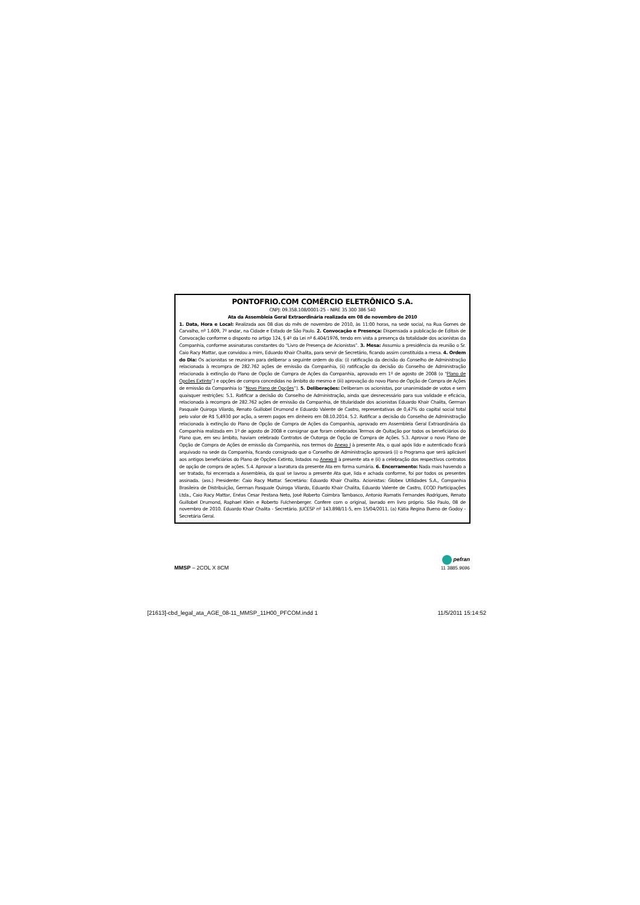PONTOFRIO.COM COMÉRCIO ELETRÔNICO S.A.
CNPJ: 09.358.108/0001-25 – NIRE 35 300 386 540
Ata da Assembleia Geral Extraordinária realizada em 08 de novembro de 2010
1. Data, Hora e Local: Realizada aos 08 dias do mês de novembro de 2010, às 11:00 horas, na sede social, na Rua Gomes de Carvalho, nº 1.609, 7º andar, na Cidade e Estado de São Paulo. 2. Convocação e Presença: Dispensada a publicação de Editais de Convocação conforme o disposto no artigo 124, § 4º da Lei nº 6.404/1976, tendo em vista a presença da totalidade dos acionistas da Companhia, conforme assinaturas constantes do “Livro de Presença de Acionistas”. 3. Mesa: Assumiu a presidência da reunião o Sr. Caio Racy Mattar, que convidou a mim, Eduardo Khair Chalita, para servir de Secretário, ficando assim constituída a mesa. 4. Ordem do Dia: Os acionistas se reuniram para deliberar a seguinte ordem do dia: (i) ratificação da decisão do Conselho de Administração relacionada à recompra de 282.762 ações de emissão da Companhia, (ii) ratificação da decisão do Conselho de Administração relacionada à extinção do Plano de Opção de Compra de Ações da Companhia, aprovado em 1º de agosto de 2008 (o “Plano de Opções Extinto”) e opções de compra concedidas no âmbito do mesmo e (iii) aprovação do novo Plano de Opção de Compra de Ações de emissão da Companhia (o “Novo Plano de Opções”). 5. Deliberações: Deliberam os acionistas, por unanimidade de votos e sem quaisquer restrições: 5.1. Ratificar a decisão do Conselho de Administração, ainda que desnecessário para sua validade e eficácia, relacionada à recompra de 282.762 ações de emissão da Companhia, de titularidade dos acionistas Eduardo Khair Chalita, German Pasquale Quiroga Vilardo, Renato Guillobel Drumond e Eduardo Valente de Castro, representativas de 0,47% do capital social total pelo valor de R$ 5,4930 por ação, a serem pagos em dinheiro em 08.10.2014. 5.2. Ratificar a decisão do Conselho de Administração relacionada à extinção do Plano de Opção de Compra de Ações da Companhia, aprovado em Assembleia Geral Extraordinária da Companhia realizada em 1º de agosto de 2008 e consignar que foram celebrados Termos de Quitação por todos os beneficiários do Plano que, em seu âmbito, haviam celebrado Contratos de Outorga de Opção de Compra de Ações. 5.3. Aprovar o novo Plano de Opção de Compra de Ações de emissão da Companhia, nos termos do Anexo I à presente Ata, o qual após lido e autenticado ficará arquivado na sede da Companhia, ficando consignado que o Conselho de Administração aprovará (i) o Programa que será aplicável aos antigos beneficiários do Plano de Opções Extinto, listados no Anexo II à presente ata e (ii) a celebração dos respectivos contratos de opção de compra de ações. 5.4. Aprovar a lavratura da presente Ata em forma sumária. 6. Encerramento: Nada mais havendo a ser tratado, foi encerrada a Assembleia, da qual se lavrou a presente Ata que, lida e achada conforme, foi por todos os presentes assinada. (ass.) Presidente: Caio Racy Mattar. Secretário: Eduardo Khair Chalita. Acionistas: Globex Utilidades S.A., Companhia Brasileira de Distribuição, German Pasquale Quiroga Vilardo, Eduardo Khair Chalita, Eduardo Valente de Castro, ECQD Participações Ltda., Caio Racy Mattar, Enéas Cesar Pestana Neto, José Roberto Coimbra Tambasco, Antonio Ramatis Fernandes Rodrigues, Renato Guillobel Drumond, Raphael Klein e Roberto Fulchenberger. Confere com o original, lavrado em livro próprio. São Paulo, 08 de novembro de 2010. Eduardo Khair Chalita - Secretário. JUCESP nº 143.898/11-5, em 15/04/2011. (a) Kátia Regina Bueno de Godoy - Secretária Geral.
MMSP – 2COL X 8CM
pefran
11 3885.9696
[21613]-cbd_legal_ata_AGE_08-11_MMSP_11H00_PFCOM.indd 1 11/5/2011 15:14:52